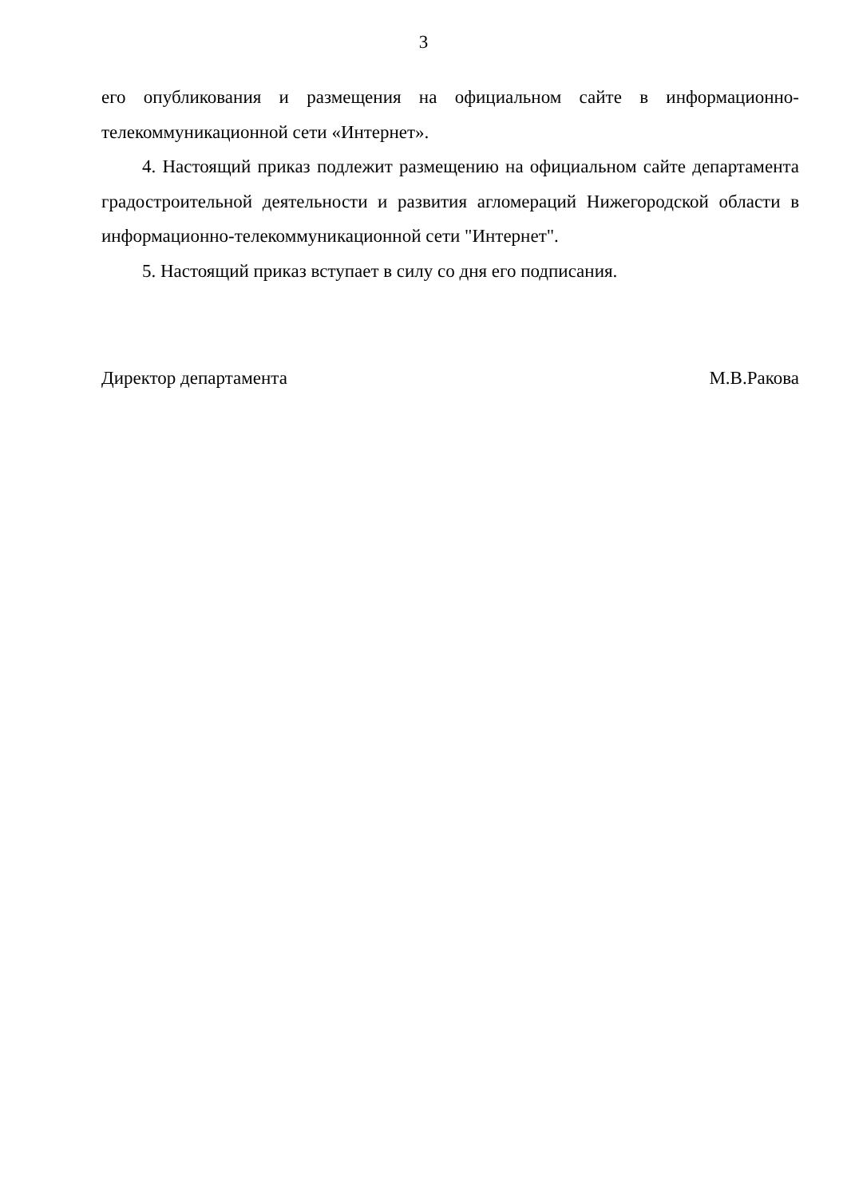3
его опубликования и размещения на официальном сайте в информационно-телекоммуникационной сети «Интернет».
4. Настоящий приказ подлежит размещению на официальном сайте департамента градостроительной деятельности и развития агломераций Нижегородской области в информационно-телекоммуникационной сети "Интернет".
5. Настоящий приказ вступает в силу со дня его подписания.
Директор департамента М.В.Ракова